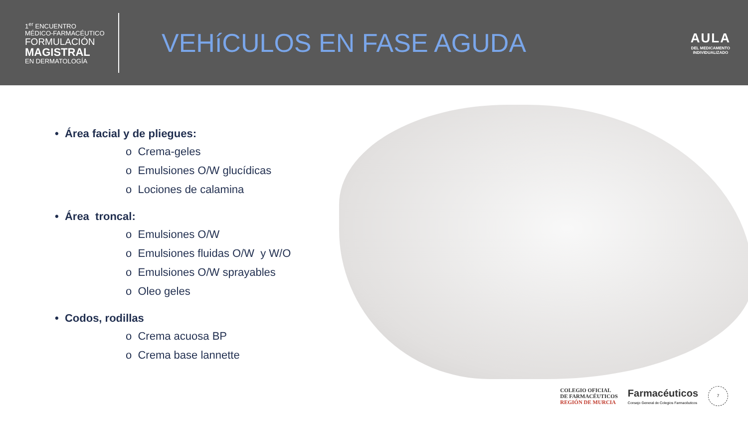1<sup>er</sup> ENCUENTRO
MÉDICO-FARMACÉUTICO
FORMULACIÓN
MAGISTRAL
EN DERMATOLOGÍA
VEHíCULOS EN FASE AGUDA
AULA
DEL MEDICAMENTO
INDIVIDUALIZADO
• Área facial y de pliegues:
o Crema-geles
o Emulsiones O/W glucídicas
o Lociones de calamina
• Área troncal:
o Emulsiones O/W
o Emulsiones fluidas O/W y W/O
o Emulsiones O/W sprayables
o Oleo geles
• Codos, rodillas
o Crema acuosa BP
o Crema base lannette
COLEGIO OFICIAL
DE FARMACÉUTICOS
REGIÓN DE MURCIA
Farmacéuticos
Consejo General de Colegios Farmacéuticos
7